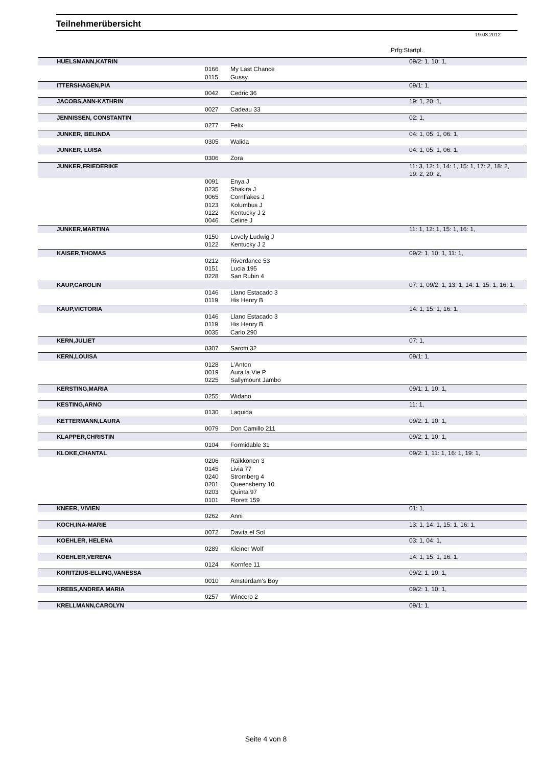Teilnehmerübersicht
19.03.2012
Prfg:Startpl.
| HUELSMANN,KATRIN | | | 09/2: 1, 10: 1, |
| | 0166 | My Last Chance | |
| | 0115 | Gussy | |
| ITTERSHAGEN,PIA | | | 09/1: 1, |
| | 0042 | Cedric 36 | |
| JACOBS,ANN-KATHRIN | | | 19: 1, 20: 1, |
| | 0027 | Cadeau 33 | |
| JENNISSEN, CONSTANTIN | | | 02: 1, |
| | 0277 | Felix | |
| JUNKER, BELINDA | | | 04: 1, 05: 1, 06: 1, |
| | 0305 | Walida | |
| JUNKER, LUISA | | | 04: 1, 05: 1, 06: 1, |
| | 0306 | Zora | |
| JUNKER,FRIEDERIKE | | | 11: 3, 12: 1, 14: 1, 15: 1, 17: 2, 18: 2, 19: 2, 20: 2, |
| | 0091 | Enya J | |
| | 0235 | Shakira J | |
| | 0065 | Cornflakes J | |
| | 0123 | Kolumbus J | |
| | 0122 | Kentucky J 2 | |
| | 0046 | Celine J | |
| JUNKER,MARTINA | | | 11: 1, 12: 1, 15: 1, 16: 1, |
| | 0150 | Lovely Ludwig J | |
| | 0122 | Kentucky J 2 | |
| KAISER,THOMAS | | | 09/2: 1, 10: 1, 11: 1, |
| | 0212 | Riverdance 53 | |
| | 0151 | Lucia 195 | |
| | 0228 | San Rubin 4 | |
| KAUP,CAROLIN | | | 07: 1, 09/2: 1, 13: 1, 14: 1, 15: 1, 16: 1, |
| | 0146 | Llano Estacado 3 | |
| | 0119 | His Henry B | |
| KAUP,VICTORIA | | | 14: 1, 15: 1, 16: 1, |
| | 0146 | Llano Estacado 3 | |
| | 0119 | His Henry B | |
| | 0035 | Carlo 290 | |
| KERN,JULIET | | | 07: 1, |
| | 0307 | Sarotti 32 | |
| KERN,LOUISA | | | 09/1: 1, |
| | 0128 | L'Anton | |
| | 0019 | Aura la Vie P | |
| | 0225 | Sallymount Jambo | |
| KERSTING,MARIA | | | 09/1: 1, 10: 1, |
| | 0255 | Widano | |
| KESTING,ARNO | | | 11: 1, |
| | 0130 | Laquida | |
| KETTERMANN,LAURA | | | 09/2: 1, 10: 1, |
| | 0079 | Don Camillo 211 | |
| KLAPPER,CHRISTIN | | | 09/2: 1, 10: 1, |
| | 0104 | Formidable 31 | |
| KLOKE,CHANTAL | | | 09/2: 1, 11: 1, 16: 1, 19: 1, |
| | 0206 | Räikkönen 3 | |
| | 0145 | Livia 77 | |
| | 0240 | Stromberg 4 | |
| | 0201 | Queensberry 10 | |
| | 0203 | Quinta 97 | |
| | 0101 | Florett 159 | |
| KNEER, VIVIEN | | | 01: 1, |
| | 0262 | Anni | |
| KOCH,INA-MARIE | | | 13: 1, 14: 1, 15: 1, 16: 1, |
| | 0072 | Davita el Sol | |
| KOEHLER, HELENA | | | 03: 1, 04: 1, |
| | 0289 | Kleiner Wolf | |
| KOEHLER,VERENA | | | 14: 1, 15: 1, 16: 1, |
| | 0124 | Kornfee 11 | |
| KORITZIUS-ELLING,VANESSA | | | 09/2: 1, 10: 1, |
| | 0010 | Amsterdam's Boy | |
| KREBS,ANDREA MARIA | | | 09/2: 1, 10: 1, |
| | 0257 | Wincero 2 | |
| KRELLMANN,CAROLYN | | | 09/1: 1, |
Seite 4 von 8